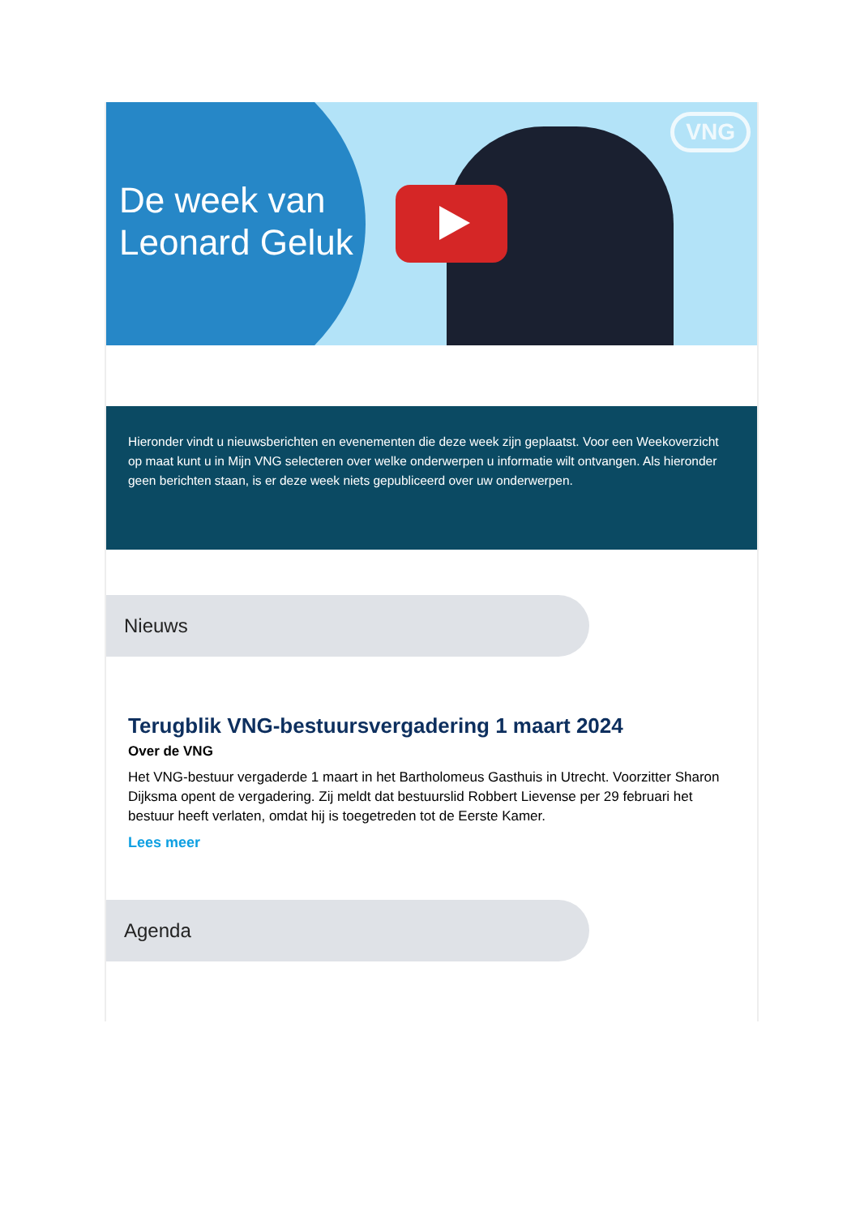De week van
Leonard Geluk
VNG
Hieronder vindt u nieuwsberichten en evenementen die deze week zijn geplaatst. Voor een Weekoverzicht op maat kunt u in Mijn VNG selecteren over welke onderwerpen u informatie wilt ontvangen. Als hieronder geen berichten staan, is er deze week niets gepubliceerd over uw onderwerpen.
Nieuws
Terugblik VNG-bestuursvergadering 1 maart 2024
Over de VNG
Het VNG-bestuur vergaderde 1 maart in het Bartholomeus Gasthuis in Utrecht. Voorzitter Sharon Dijksma opent de vergadering. Zij meldt dat bestuurslid Robbert Lievense per 29 februari het bestuur heeft verlaten, omdat hij is toegetreden tot de Eerste Kamer.
Lees meer
Agenda